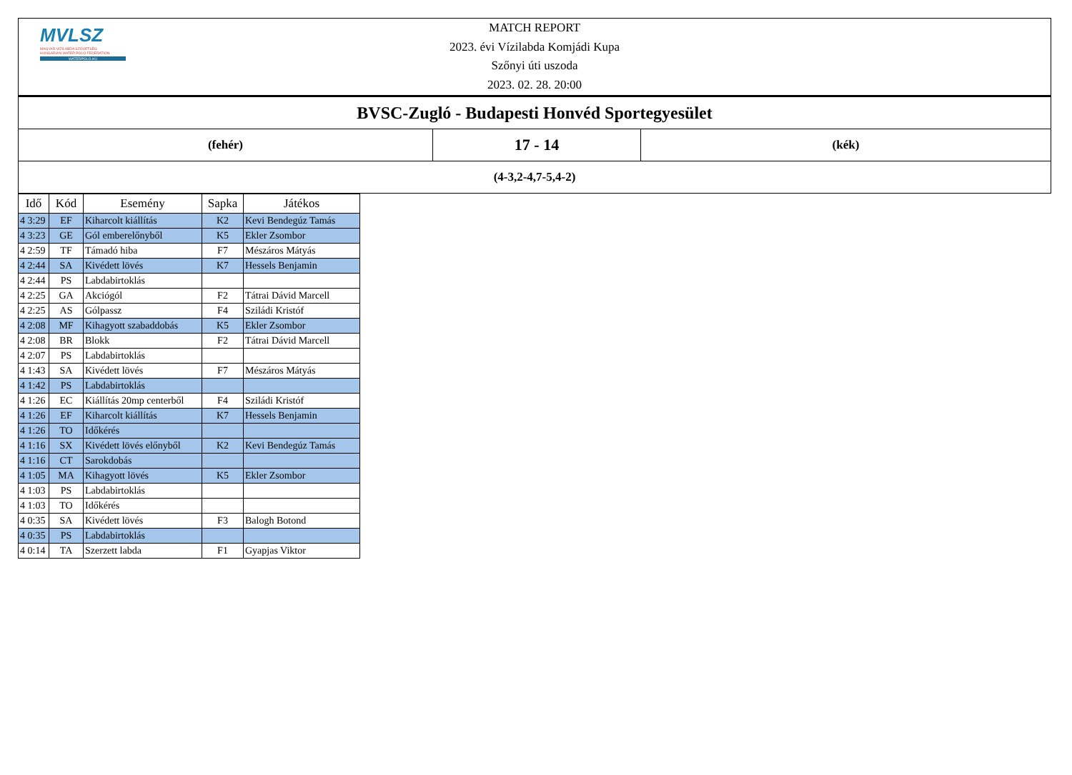MVLSZ
MAGYAR VÍZILABDA SZÖVETSÉG
HUNGARIAN WATER POLO FEDERATION
WATERPOLO.HU
MATCH REPORT
2023. évi Vízilabda Komjádi Kupa
Szőnyi úti uszoda
2023. 02. 28. 20:00
| BVSC-Zugló - Budapesti Honvéd Sportegyesület | | |
| (fehér) | 17 - 14 | (kék) |
| (4-3,2-4,7-5,4-2) | | |
| Idő | Kód | Esemény | Sapka | Játékos |
| --- | --- | --- | --- | --- |
| 4 3:29 | EF | Kiharcolt kiállítás | K2 | Kevi Bendegúz Tamás |
| 4 3:23 | GE | Gól emberelőnyből | K5 | Ekler Zsombor |
| 4 2:59 | TF | Támadó hiba | F7 | Mészáros Mátyás |
| 4 2:44 | SA | Kivédett lövés | K7 | Hessels Benjamin |
| 4 2:44 | PS | Labdabirtoklás | | |
| 4 2:25 | GA | Akciógól | F2 | Tátrai Dávid Marcell |
| 4 2:25 | AS | Gólpassz | F4 | Sziládi Kristóf |
| 4 2:08 | MF | Kihagyott szabaddobás | K5 | Ekler Zsombor |
| 4 2:08 | BR | Blokk | F2 | Tátrai Dávid Marcell |
| 4 2:07 | PS | Labdabirtoklás | | |
| 4 1:43 | SA | Kivédett lövés | F7 | Mészáros Mátyás |
| 4 1:42 | PS | Labdabirtoklás | | |
| 4 1:26 | EC | Kiállítás 20mp centerből | F4 | Sziládi Kristóf |
| 4 1:26 | EF | Kiharcolt kiállítás | K7 | Hessels Benjamin |
| 4 1:26 | TO | Időkérés | | |
| 4 1:16 | SX | Kivédett lövés előnyből | K2 | Kevi Bendegúz Tamás |
| 4 1:16 | CT | Sarokdobás | | |
| 4 1:05 | MA | Kihagyott lövés | K5 | Ekler Zsombor |
| 4 1:03 | PS | Labdabirtoklás | | |
| 4 1:03 | TO | Időkérés | | |
| 4 0:35 | SA | Kivédett lövés | F3 | Balogh Botond |
| 4 0:35 | PS | Labdabirtoklás | | |
| 4 0:14 | TA | Szerzett labda | F1 | Gyapjas Viktor |